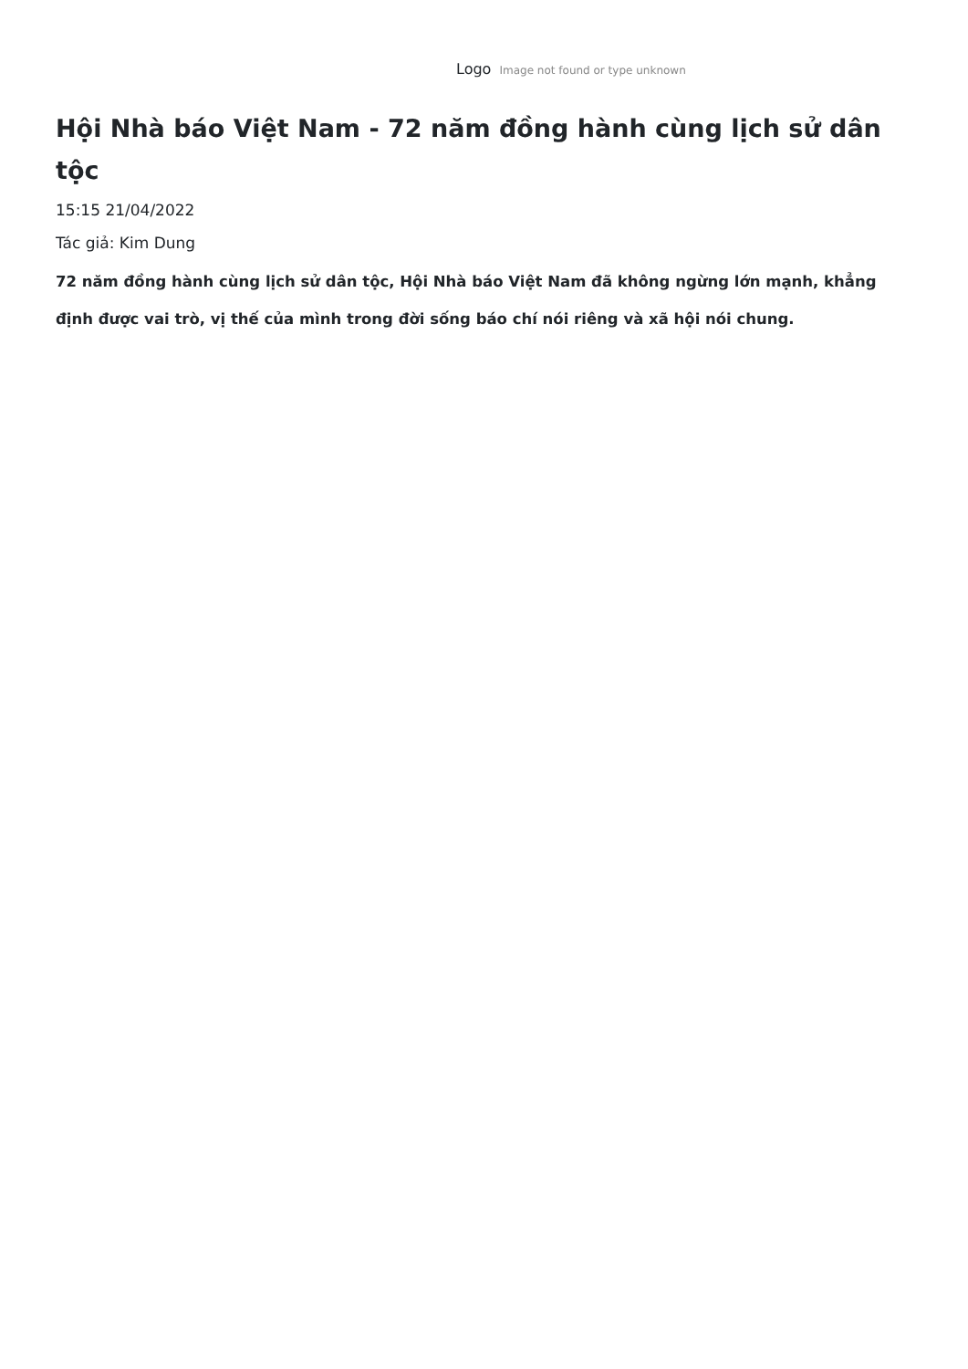Logo Image not found or type unknown
Hội Nhà báo Việt Nam - 72 năm đồng hành cùng lịch sử dân tộc
15:15 21/04/2022
Tác giả: Kim Dung
72 năm đồng hành cùng lịch sử dân tộc, Hội Nhà báo Việt Nam đã không ngừng lớn mạnh, khẳng định được vai trò, vị thế của mình trong đời sống báo chí nói riêng và xã hội nói chung.